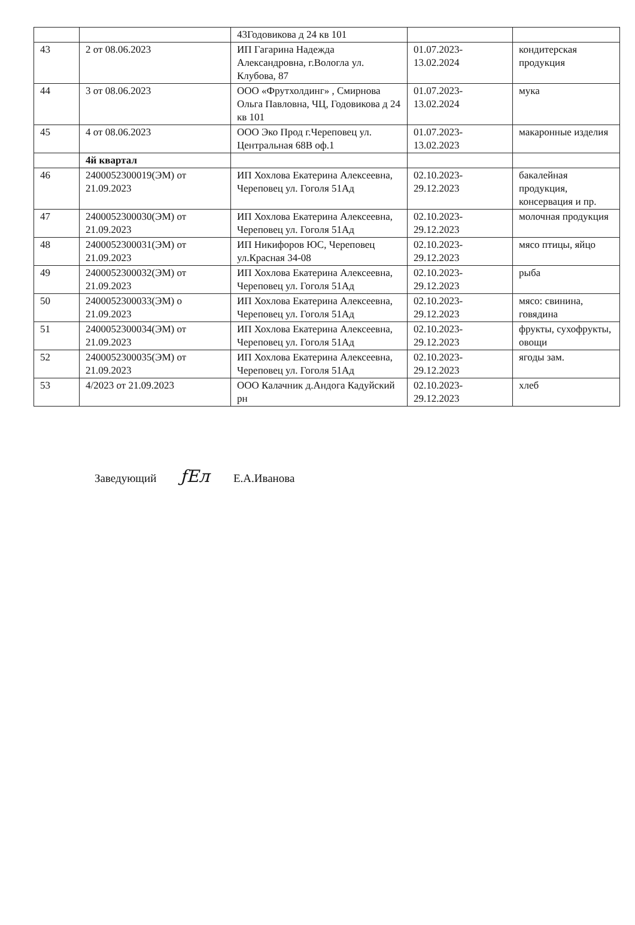| | | 43Годовикова д 24 кв 101 | | |
| 43 | 2 от 08.06.2023 | ИП Гагарина Надежда Александровна, г.Вологла ул. Клубова, 87 | 01.07.2023-13.02.2024 | кондитерская продукция |
| 44 | 3 от 08.06.2023 | ООО «Фрутхолдинг» , Смирнова Ольга Павловна, ЧЦ, Годовикова д 24 кв 101 | 01.07.2023-13.02.2024 | мука |
| 45 | 4 от 08.06.2023 | ООО Эко Прод г.Череповец ул. Центральная 68В оф.1 | 01.07.2023-13.02.2023 | макаронные изделия |
| | 4й квартал | | | |
| 46 | 2400052300019(ЭМ) от 21.09.2023 | ИП Хохлова Екатерина Алексеевна, Череповец ул. Гоголя 51Ад | 02.10.2023-29.12.2023 | бакалейная продукция, консервация и пр. |
| 47 | 2400052300030(ЭМ) от 21.09.2023 | ИП Хохлова Екатерина Алексеевна, Череповец ул. Гоголя 51Ад | 02.10.2023-29.12.2023 | молочная продукция |
| 48 | 2400052300031(ЭМ) от 21.09.2023 | ИП Никифоров ЮС, Череповец ул.Красная 34-08 | 02.10.2023-29.12.2023 | мясо птицы, яйцо |
| 49 | 2400052300032(ЭМ) от 21.09.2023 | ИП Хохлова Екатерина Алексеевна, Череповец ул. Гоголя 51Ад | 02.10.2023-29.12.2023 | рыба |
| 50 | 2400052300033(ЭМ) о 21.09.2023 | ИП Хохлова Екатерина Алексеевна, Череповец ул. Гоголя 51Ад | 02.10.2023-29.12.2023 | мясо: свинина, говядина |
| 51 | 2400052300034(ЭМ) от 21.09.2023 | ИП Хохлова Екатерина Алексеевна, Череповец ул. Гоголя 51Ад | 02.10.2023-29.12.2023 | фрукты, сухофрукты, овощи |
| 52 | 2400052300035(ЭМ) от 21.09.2023 | ИП Хохлова Екатерина Алексеевна, Череповец ул. Гоголя 51Ад | 02.10.2023-29.12.2023 | ягоды зам. |
| 53 | 4/2023 от 21.09.2023 | ООО Калачник д.Андога Кадуйский рн | 02.10.2023-29.12.2023 | хлеб |
Заведующий ƒЕл Е.А.Иванова